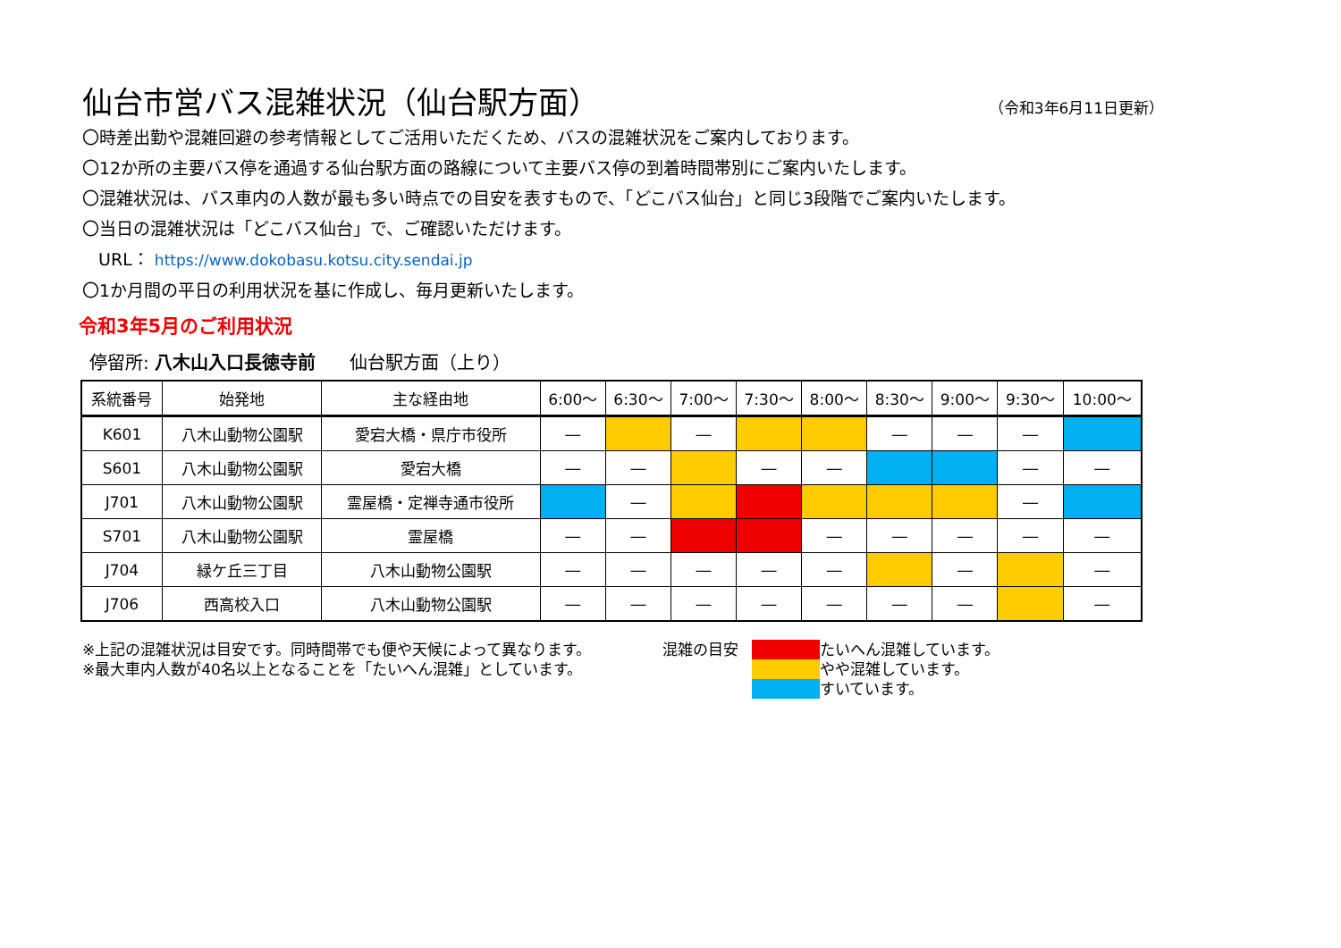仙台市営バス混雑状況（仙台駅方面）
（令和3年6月11日更新）
〇時差出勤や混雑回避の参考情報としてご活用いただくため、バスの混雑状況をご案内しております。
〇12か所の主要バス停を通過する仙台駅方面の路線について主要バス停の到着時間帯別にご案内いたします。
〇混雑状況は、バス車内の人数が最も多い時点での目安を表すもので、「どこバス仙台」と同じ3段階でご案内いたします。
〇当日の混雑状況は「どこバス仙台」で、ご確認いただけます。
URL： https://www.dokobasu.kotsu.city.sendai.jp
〇1か月間の平日の利用状況を基に作成し、毎月更新いたします。
令和3年5月のご利用状況
停留所: 八木山入口長徳寺前 仙台駅方面（上り）
| 系統番号 | 始発地 | 主な経由地 | 6:00～ | 6:30～ | 7:00～ | 7:30～ | 8:00～ | 8:30～ | 9:00～ | 9:30～ | 10:00～ |
| --- | --- | --- | --- | --- | --- | --- | --- | --- | --- | --- | --- |
| K601 | 八木山動物公園駅 | 愛宕大橋・県庁市役所 | ― | | ― | | | ― | ― | ― | |
| S601 | 八木山動物公園駅 | 愛宕大橋 | ― | ― | | ― | ― | | | ― | ― |
| J701 | 八木山動物公園駅 | 霊屋橋・定禅寺通市役所 | | ― | | | | | | ― | |
| S701 | 八木山動物公園駅 | 霊屋橋 | ― | ― | | | ― | ― | ― | ― | ― |
| J704 | 緑ケ丘三丁目 | 八木山動物公園駅 | ― | ― | ― | ― | ― | | ― | | ― |
| J706 | 西高校入口 | 八木山動物公園駅 | ― | ― | ― | ― | ― | ― | ― | | ― |
※上記の混雑状況は目安です。同時間帯でも便や天候によって異なります。
※最大車内人数が40名以上となることを「たいへん混雑」としています。
混雑の目安 たいへん混雑しています。 やや混雑しています。 すいています。